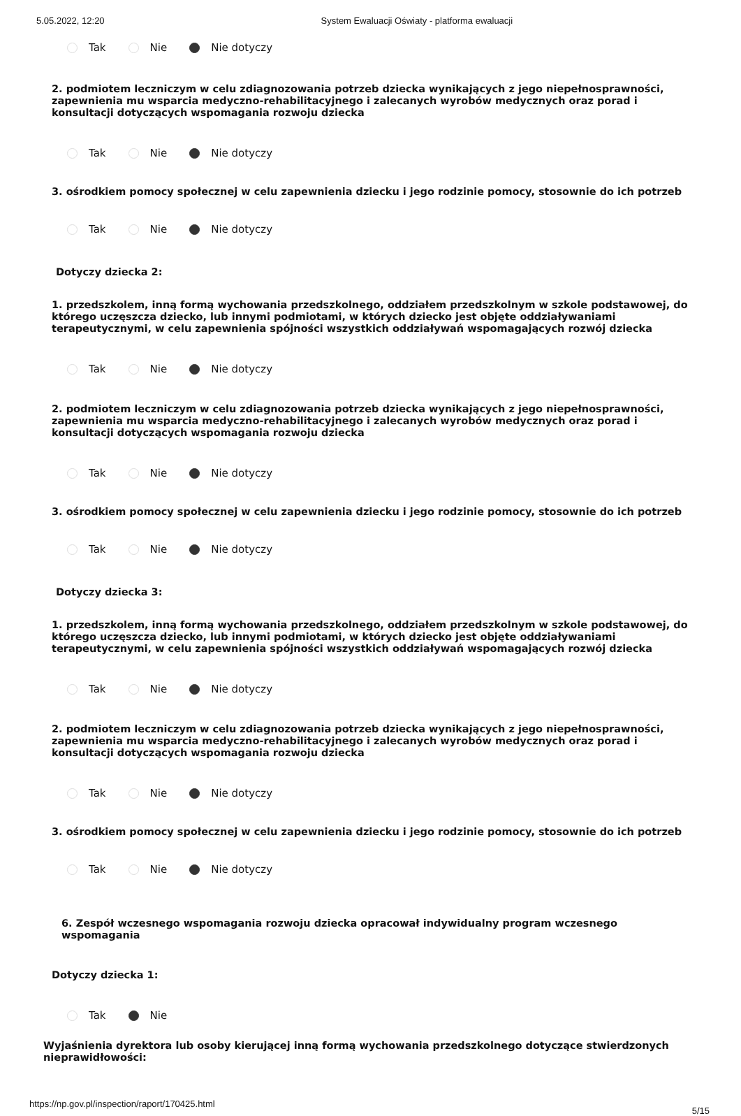5.05.2022, 12:20 System Ewaluacji Oświaty - platforma ewaluacji
Tak Nie Nie dotyczy
2. podmiotem leczniczym w celu zdiagnozowania potrzeb dziecka wynikających z jego niepełnosprawności, zapewnienia mu wsparcia medyczno-rehabilitacyjnego i zalecanych wyrobów medycznych oraz porad i konsultacji dotyczących wspomagania rozwoju dziecka
Tak Nie Nie dotyczy
3. ośrodkiem pomocy społecznej w celu zapewnienia dziecku i jego rodzinie pomocy, stosownie do ich potrzeb
Tak Nie Nie dotyczy
Dotyczy dziecka 2:
1. przedszkolem, inną formą wychowania przedszkolnego, oddziałem przedszkolnym w szkole podstawowej, do którego uczęszcza dziecko, lub innymi podmiotami, w których dziecko jest objęte oddziaływaniami terapeutycznymi, w celu zapewnienia spójności wszystkich oddziaływań wspomagających rozwój dziecka
Tak Nie Nie dotyczy
2. podmiotem leczniczym w celu zdiagnozowania potrzeb dziecka wynikających z jego niepełnosprawności, zapewnienia mu wsparcia medyczno-rehabilitacyjnego i zalecanych wyrobów medycznych oraz porad i konsultacji dotyczących wspomagania rozwoju dziecka
Tak Nie Nie dotyczy
3. ośrodkiem pomocy społecznej w celu zapewnienia dziecku i jego rodzinie pomocy, stosownie do ich potrzeb
Tak Nie Nie dotyczy
Dotyczy dziecka 3:
1. przedszkolem, inną formą wychowania przedszkolnego, oddziałem przedszkolnym w szkole podstawowej, do którego uczęszcza dziecko, lub innymi podmiotami, w których dziecko jest objęte oddziaływaniami terapeutycznymi, w celu zapewnienia spójności wszystkich oddziaływań wspomagających rozwój dziecka
Tak Nie Nie dotyczy
2. podmiotem leczniczym w celu zdiagnozowania potrzeb dziecka wynikających z jego niepełnosprawności, zapewnienia mu wsparcia medyczno-rehabilitacyjnego i zalecanych wyrobów medycznych oraz porad i konsultacji dotyczących wspomagania rozwoju dziecka
Tak Nie Nie dotyczy
3. ośrodkiem pomocy społecznej w celu zapewnienia dziecku i jego rodzinie pomocy, stosownie do ich potrzeb
Tak Nie Nie dotyczy
6. Zespół wczesnego wspomagania rozwoju dziecka opracował indywidualny program wczesnego wspomagania
Dotyczy dziecka 1:
Tak Nie
Wyjaśnienia dyrektora lub osoby kierującej inną formą wychowania przedszkolnego dotyczące stwierdzonych nieprawidłowości:
https://np.gov.pl/inspection/raport/170425.html 5/15